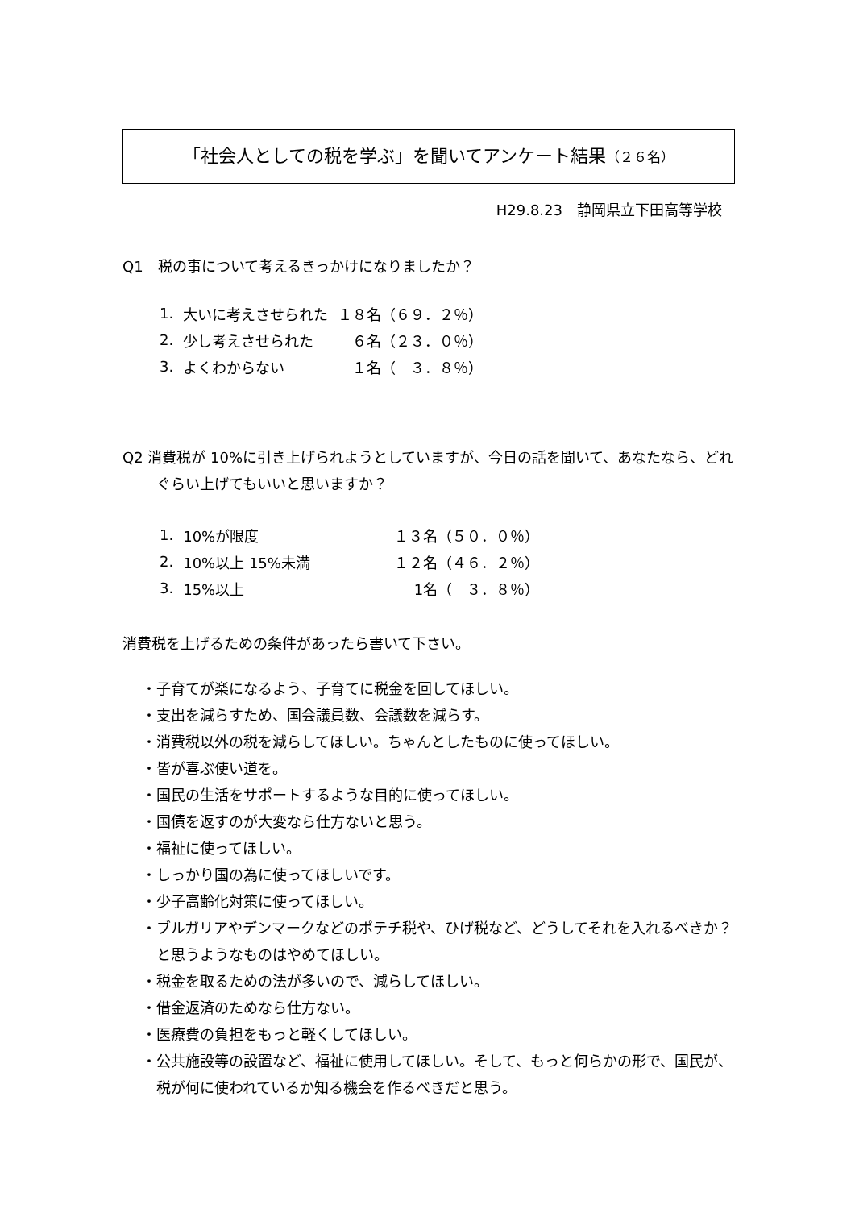「社会人としての税を学ぶ」を聞いてアンケート結果（２６名）
H29.8.23　静岡県立下田高等学校
Q1　税の事について考えるきっかけになりましたか？
| 1. | 大いに考えさせられた | １８名（６９．２％） |
| 2. | 少し考えさせられた | ６名（２３．０％） |
| 3. | よくわからない | １名（ ３．８％） |
Q2 消費税が 10%に引き上げられようとしていますが、今日の話を聞いて、あなたなら、どれぐらい上げてもいいと思いますか？
| 1. | 10%が限度 | １３名（５０．０％） |
| 2. | 10%以上 15%未満 | １２名（４６．２％） |
| 3. | 15%以上 | 1名（ ３．８％） |
消費税を上げるための条件があったら書いて下さい。
・子育てが楽になるよう、子育てに税金を回してほしい。
・支出を減らすため、国会議員数、会議数を減らす。
・消費税以外の税を減らしてほしい。ちゃんとしたものに使ってほしい。
・皆が喜ぶ使い道を。
・国民の生活をサポートするような目的に使ってほしい。
・国債を返すのが大変なら仕方ないと思う。
・福祉に使ってほしい。
・しっかり国の為に使ってほしいです。
・少子高齢化対策に使ってほしい。
・ブルガリアやデンマークなどのポテチ税や、ひげ税など、どうしてそれを入れるべきか？と思うようなものはやめてほしい。
・税金を取るための法が多いので、減らしてほしい。
・借金返済のためなら仕方ない。
・医療費の負担をもっと軽くしてほしい。
・公共施設等の設置など、福祉に使用してほしい。そして、もっと何らかの形で、国民が、税が何に使われているか知る機会を作るべきだと思う。